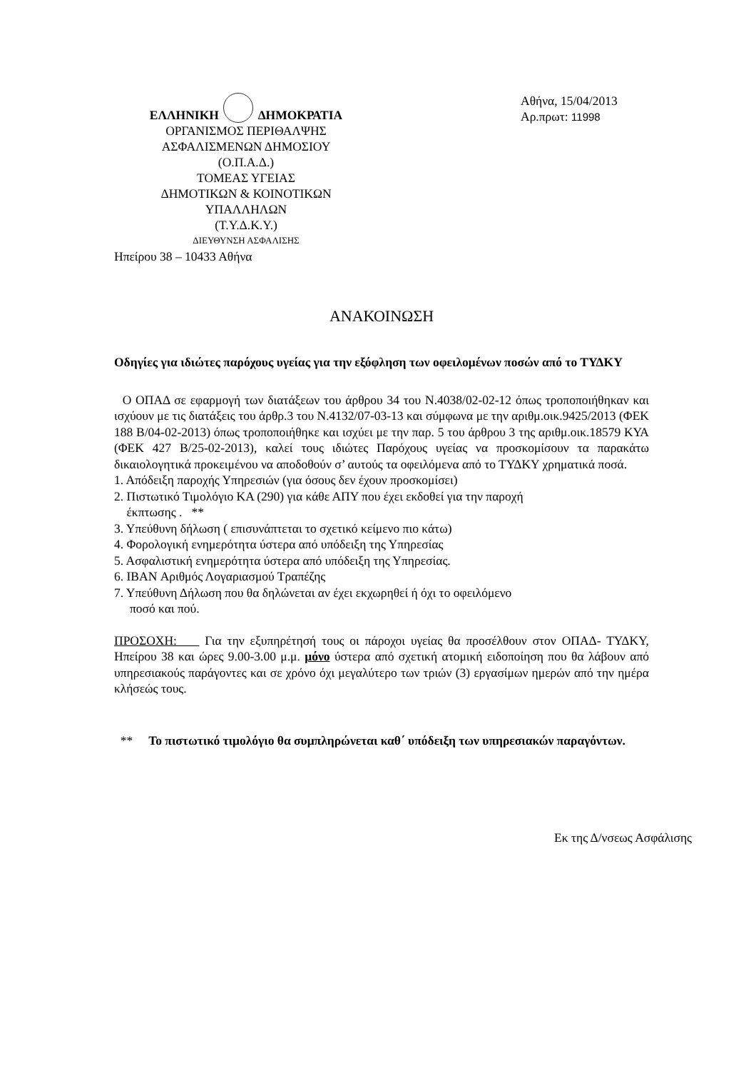ΕΛΛΗΝΙΚΗ ΔΗΜΟΚΡΑΤΙΑ
ΟΡΓΑΝΙΣΜΟΣ ΠΕΡΙΘΑΛΨΗΣ
ΑΣΦΑΛΙΣΜΕΝΩΝ ΔΗΜΟΣΙΟΥ
(Ο.Π.Α.Δ.)
ΤΟΜΕΑΣ ΥΓΕΙΑΣ
ΔΗΜΟΤΙΚΩΝ & ΚΟΙΝΟΤΙΚΩΝ
ΥΠΑΛΛΗΛΩΝ
(Τ.Υ.Δ.Κ.Υ.)
ΔΙΕΥΘΥΝΣΗ ΑΣΦΑΛΙΣΗΣ
Ηπείρου 38 – 10433 Αθήνα
Αθήνα, 15/04/2013
Αρ.πρωτ: 11998
ΑΝΑΚΟΙΝΩΣΗ
Οδηγίες για ιδιώτες παρόχους υγείας για την εξόφληση των οφειλομένων ποσών από το ΤΥΔΚΥ
Ο ΟΠΑΔ σε εφαρμογή των διατάξεων του άρθρου 34 του Ν.4038/02-02-12 όπως τροποποιήθηκαν και ισχύουν με τις διατάξεις του άρθρ.3 του Ν.4132/07-03-13 και σύμφωνα με την αριθμ.οικ.9425/2013 (ΦΕΚ 188 Β/04-02-2013) όπως τροποποιήθηκε και ισχύει με την παρ. 5 του άρθρου 3 της αριθμ.οικ.18579 ΚΥΑ (ΦΕΚ 427 Β/25-02-2013), καλεί τους ιδιώτες Παρόχους υγείας να προσκομίσουν τα παρακάτω δικαιολογητικά προκειμένου να αποδοθούν σ’ αυτούς τα οφειλόμενα από το ΤΥΔΚΥ χρηματικά ποσά.
1. Απόδειξη παροχής Υπηρεσιών (για όσους δεν έχουν προσκομίσει)
2. Πιστωτικό Τιμολόγιο ΚΑ (290) για κάθε ΑΠΥ που έχει εκδοθεί για την παροχή
έκπτωσης . **
3. Υπεύθυνη δήλωση ( επισυνάπτεται το σχετικό κείμενο πιο κάτω)
4. Φορολογική ενημερότητα ύστερα από υπόδειξη της Υπηρεσίας
5. Ασφαλιστική ενημερότητα ύστερα από υπόδειξη της Υπηρεσίας.
6. IBAN Αριθμός Λογαριασμού Τραπέζης
7. Υπεύθυνη Δήλωση που θα δηλώνεται αν έχει εκχωρηθεί ή όχι το οφειλόμενο
ποσό και πού.
ΠΡΟΣΟΧΗ: Για την εξυπηρέτησή τους οι πάροχοι υγείας θα προσέλθουν στον ΟΠΑΔ- ΤΥΔΚΥ, Ηπείρου 38 και ώρες 9.00-3.00 μ.μ. μόνο ύστερα από σχετική ατομική ειδοποίηση που θα λάβουν από υπηρεσιακούς παράγοντες και σε χρόνο όχι μεγαλύτερο των τριών (3) εργασίμων ημερών από την ημέρα κλήσεώς τους.
** Το πιστωτικό τιμολόγιο θα συμπληρώνεται καθ΄ υπόδειξη των υπηρεσιακών παραγόντων.
Εκ της Δ/νσεως Ασφάλισης